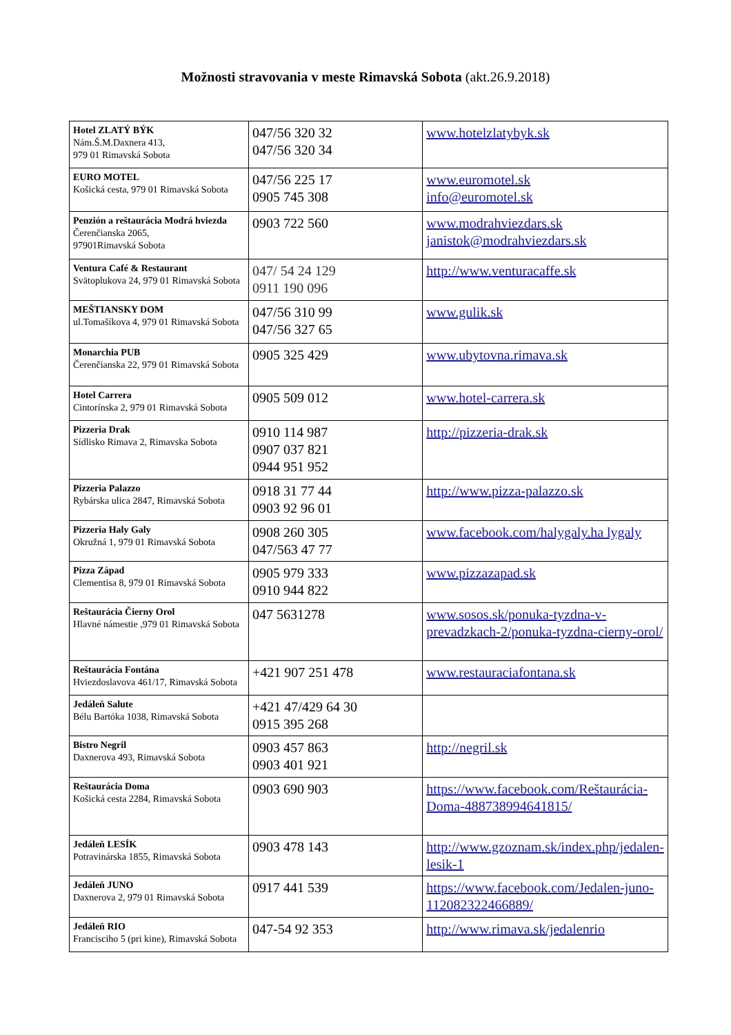Možnosti stravovania v meste Rimavská Sobota (akt.26.9.2018)
| Hotel ZLATÝ BÝK Nám.Š.M.Daxnera 413, 979 01 Rimavská Sobota | 047/56 320 32 047/56 320 34 | www.hotelzlatybyk.sk |
| EURO MOTEL Košická cesta, 979 01 Rimavská Sobota | 047/56 225 17 0905 745 308 | www.euromotel.sk info@euromotel.sk |
| Penzión a reštaurácia Modrá hviezda Čerenčianska 2065, 97901Rimavská Sobota | 0903 722 560 | www.modrahviezdars.sk janistok@modrahviezdars.sk |
| Ventura Café & Restaurant Svätoplukova 24, 979 01 Rimavská Sobota | 047/ 54 24 129 0911 190 096 | http://www.venturacaffe.sk |
| MEŠTIANSKY DOM ul.Tomašíkova 4, 979 01 Rimavská Sobota | 047/56 310 99 047/56 327 65 | www.gulik.sk |
| Monarchia PUB Čerenčianska 22, 979 01 Rimavská Sobota | 0905 325 429 | www.ubytovna.rimava.sk |
| Hotel Carrera Cintorínska 2, 979 01 Rimavská Sobota | 0905 509 012 | www.hotel-carrera.sk |
| Pizzeria Drak Sídlisko Rimava 2, Rimavska Sobota | 0910 114 987 0907 037 821 0944 951 952 | http://pizzeria-drak.sk |
| Pizzeria Palazzo Rybárska ulica 2847, Rimavská Sobota | 0918 31 77 44 0903 92 96 01 | http://www.pizza-palazzo.sk |
| Pizzeria Haly Galy Okružná 1, 979 01 Rimavská Sobota | 0908 260 305 047/563 47 77 | www.facebook.com/halygaly.ha lygaly |
| Pizza Západ Clementisa 8, 979 01 Rimavská Sobota | 0905 979 333 0910 944 822 | www.pizzazapad.sk |
| Reštaurácia Čierny Orol Hlavné námestie ,979 01 Rimavská Sobota | 047 5631278 | www.sosos.sk/ponuka-tyzdna-v-prevadzkach-2/ponuka-tyzdna-cierny-orol/ |
| Reštaurácia Fontána Hviezdoslavova 461/17, Rimavská Sobota | +421 907 251 478 | www.restauraciafontana.sk |
| Jedáleň Salute Bélu Bartóka 1038, Rimavská Sobota | +421 47/429 64 30 0915 395 268 | |
| Bistro Negril Daxnerova 493, Rimavská Sobota | 0903 457 863 0903 401 921 | http://negril.sk |
| Reštaurácia Doma Košická cesta 2284, Rimavská Sobota | 0903 690 903 | https://www.facebook.com/Reštaurácia-Doma-488738994641815/ |
| Jedáleň LESÍK Potravinárska 1855, Rimavská Sobota | 0903 478 143 | http://www.gzoznam.sk/index.php/jedalen-lesik-1 |
| Jedáleň JUNO Daxnerova 2, 979 01 Rimavská Sobota | 0917 441 539 | https://www.facebook.com/Jedalen-juno-112082322466889/ |
| Jedáleň RIO Francisciho 5 (pri kine), Rimavská Sobota | 047-54 92 353 | http://www.rimava.sk/jedalenrio |